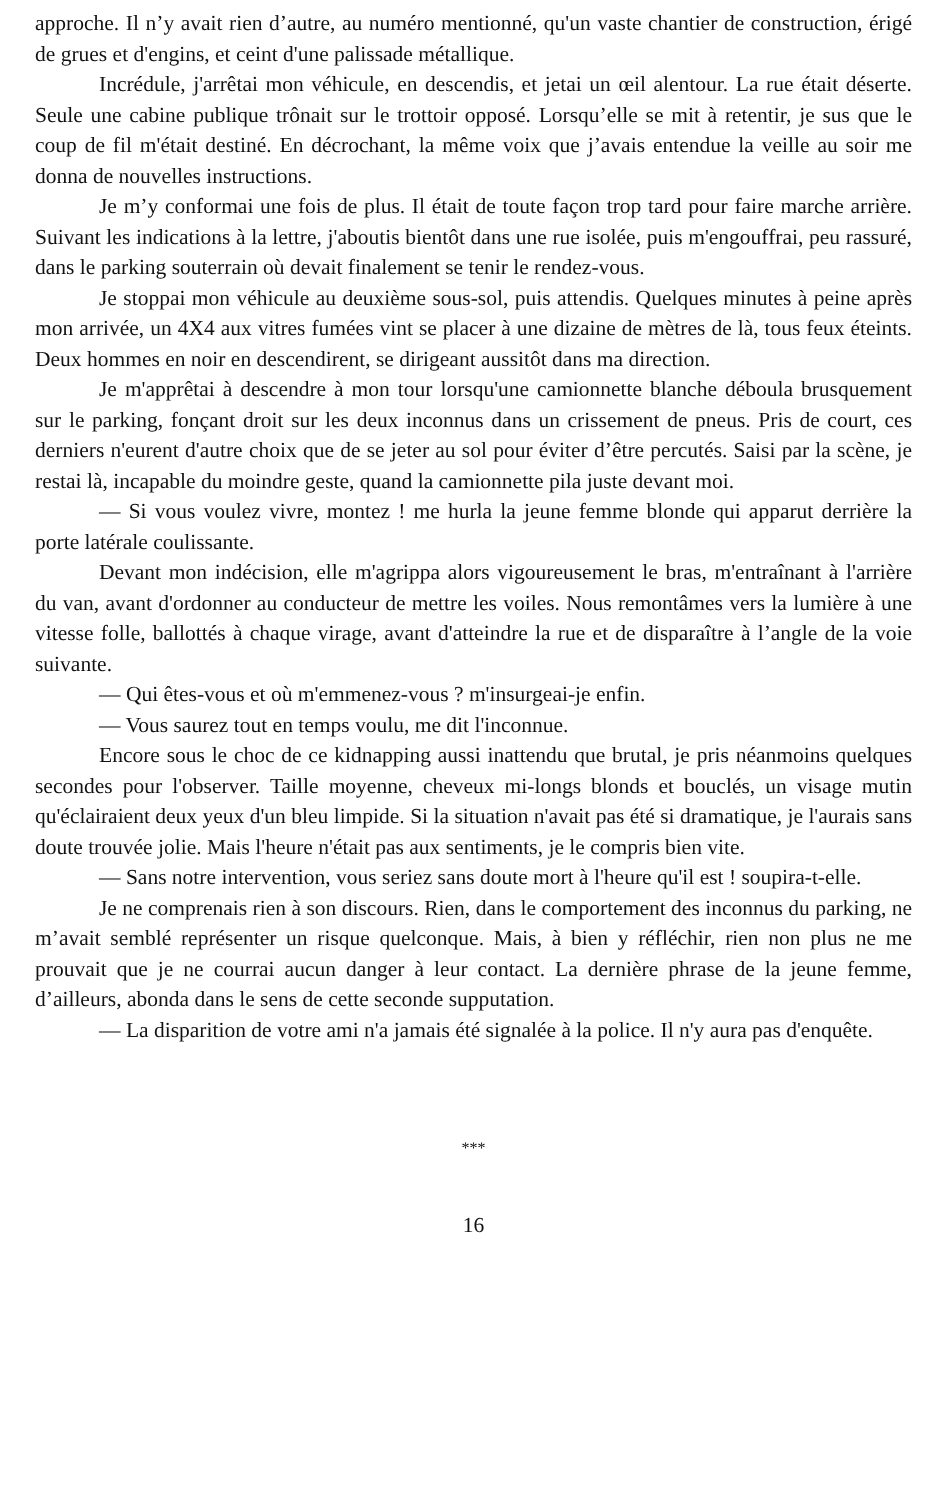approche. Il n’y avait rien d’autre, au numéro mentionné, qu'un vaste chantier de construction, érigé de grues et d'engins, et ceint d'une palissade métallique.
Incrédule, j'arrêtai mon véhicule, en descendis, et jetai un œil alentour. La rue était déserte. Seule une cabine publique trônait sur le trottoir opposé. Lorsqu’elle se mit à retentir, je sus que le coup de fil m'était destiné. En décrochant, la même voix que j’avais entendue la veille au soir me donna de nouvelles instructions.
Je m’y conformai une fois de plus. Il était de toute façon trop tard pour faire marche arrière. Suivant les indications à la lettre, j'aboutis bientôt dans une rue isolée, puis m'engouffrai, peu rassuré, dans le parking souterrain où devait finalement se tenir le rendez-vous.
Je stoppai mon véhicule au deuxième sous-sol, puis attendis. Quelques minutes à peine après mon arrivée, un 4X4 aux vitres fumées vint se placer à une dizaine de mètres de là, tous feux éteints. Deux hommes en noir en descendirent, se dirigeant aussitôt dans ma direction.
Je m'apprêtai à descendre à mon tour lorsqu'une camionnette blanche déboula brusquement sur le parking, fonçant droit sur les deux inconnus dans un crissement de pneus. Pris de court, ces derniers n'eurent d'autre choix que de se jeter au sol pour éviter d’être percutés. Saisi par la scène, je restai là, incapable du moindre geste, quand la camionnette pila juste devant moi.
— Si vous voulez vivre, montez ! me hurla la jeune femme blonde qui apparut derrière la porte latérale coulissante.
Devant mon indécision, elle m'agrippa alors vigoureusement le bras, m'entraînant à l'arrière du van, avant d'ordonner au conducteur de mettre les voiles. Nous remontâmes vers la lumière à une vitesse folle, ballottés à chaque virage, avant d'atteindre la rue et de disparaître à l’angle de la voie suivante.
— Qui êtes-vous et où m'emmenez-vous ? m'insurgeai-je enfin.
— Vous saurez tout en temps voulu, me dit l'inconnue.
Encore sous le choc de ce kidnapping aussi inattendu que brutal, je pris néanmoins quelques secondes pour l'observer. Taille moyenne, cheveux mi-longs blonds et bouclés, un visage mutin qu'éclairaient deux yeux d'un bleu limpide. Si la situation n'avait pas été si dramatique, je l'aurais sans doute trouvée jolie. Mais l'heure n'était pas aux sentiments, je le compris bien vite.
— Sans notre intervention, vous seriez sans doute mort à l'heure qu'il est ! soupira-t-elle.
Je ne comprenais rien à son discours. Rien, dans le comportement des inconnus du parking, ne m’avait semblé représenter un risque quelconque. Mais, à bien y réfléchir, rien non plus ne me prouvait que je ne courrai aucun danger à leur contact. La dernière phrase de la jeune femme, d’ailleurs, abonda dans le sens de cette seconde supputation.
— La disparition de votre ami n'a jamais été signalée à la police. Il n'y aura pas d'enquête.
***
16